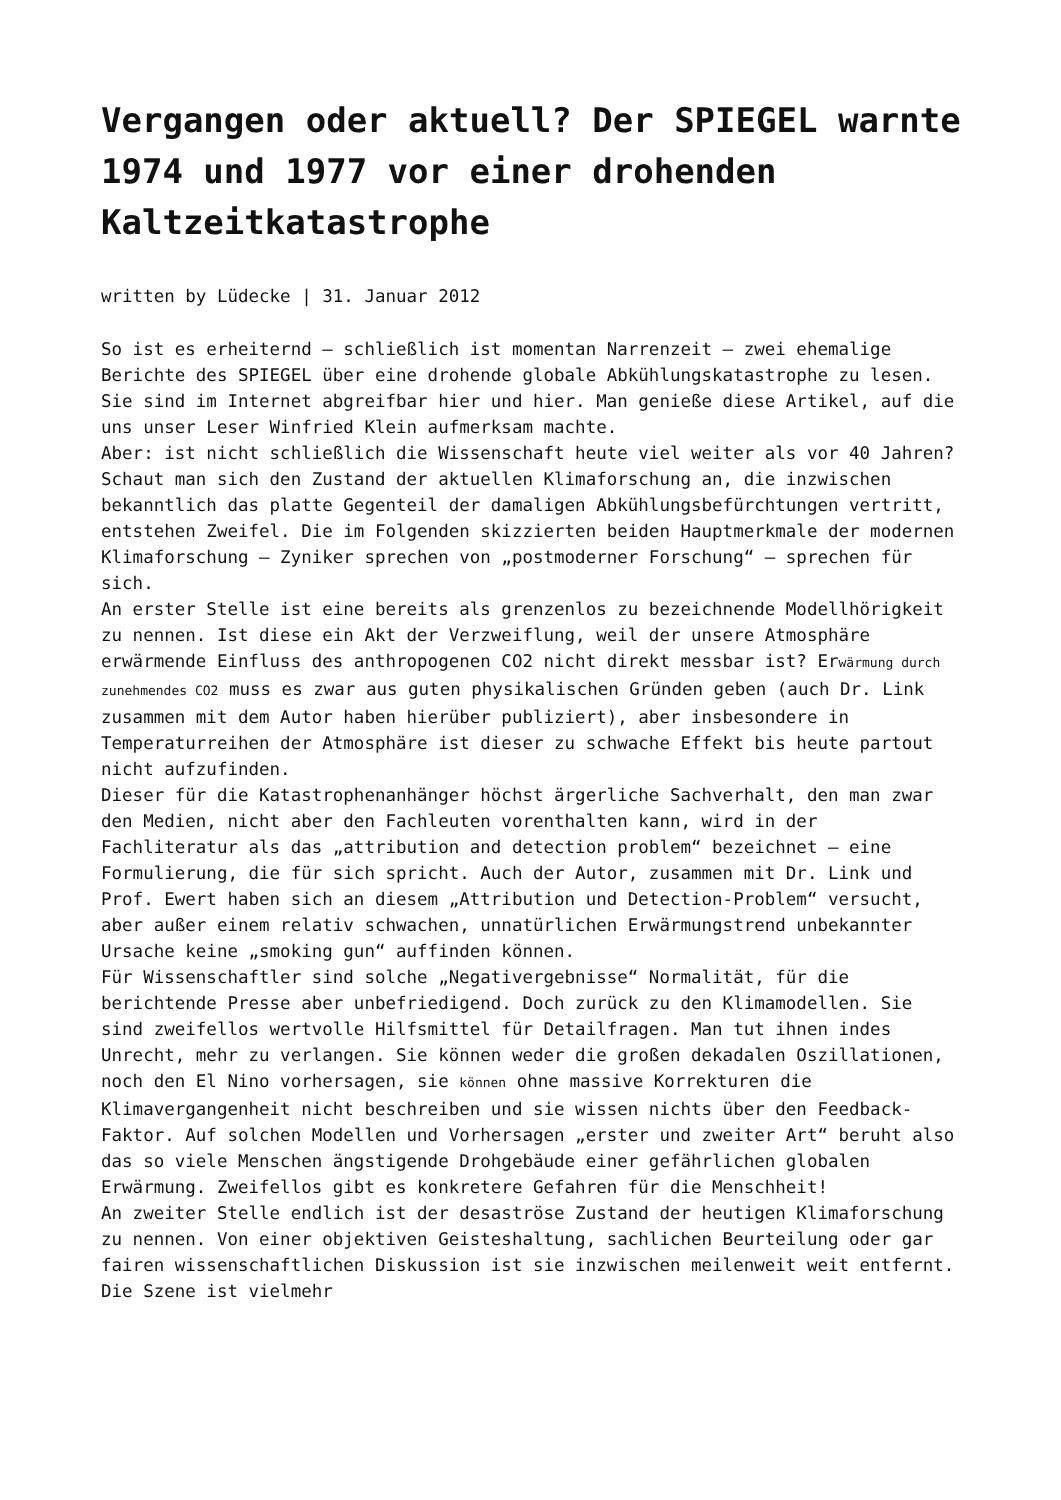Vergangen oder aktuell? Der SPIEGEL warnte 1974 und 1977 vor einer drohenden Kaltzeitkatastrophe
written by Lüdecke | 31. Januar 2012
So ist es erheiternd – schließlich ist momentan Narrenzeit – zwei ehemalige Berichte des SPIEGEL über eine drohende globale Abkühlungskatastrophe zu lesen. Sie sind im Internet abgreifbar hier und hier. Man genieße diese Artikel, auf die uns unser Leser Winfried Klein aufmerksam machte.
Aber: ist nicht schließlich die Wissenschaft heute viel weiter als vor 40 Jahren? Schaut man sich den Zustand der aktuellen Klimaforschung an, die inzwischen bekanntlich das platte Gegenteil der damaligen Abkühlungsbefürchtungen vertritt, entstehen Zweifel. Die im Folgenden skizzierten beiden Hauptmerkmale der modernen Klimaforschung – Zyniker sprechen von „postmoderner Forschung“ – sprechen für sich.
An erster Stelle ist eine bereits als grenzenlos zu bezeichnende Modellhörigkeit zu nennen. Ist diese ein Akt der Verzweiflung, weil der unsere Atmosphäre erwärmende Einfluss des anthropogenen CO2 nicht direkt messbar ist? Erwärmung durch zunehmendes CO2 muss es zwar aus guten physikalischen Gründen geben (auch Dr. Link zusammen mit dem Autor haben hierüber publiziert), aber insbesondere in Temperaturreihen der Atmosphäre ist dieser zu schwache Effekt bis heute partout nicht aufzufinden.
Dieser für die Katastrophenanhänger höchst ärgerliche Sachverhalt, den man zwar den Medien, nicht aber den Fachleuten vorenthalten kann, wird in der Fachliteratur als das „attribution and detection problem“ bezeichnet – eine Formulierung, die für sich spricht. Auch der Autor, zusammen mit Dr. Link und Prof. Ewert haben sich an diesem „Attribution und Detection-Problem“ versucht, aber außer einem relativ schwachen, unnatürlichen Erwärmungstrend unbekannter Ursache keine „smoking gun“ auffinden können.
Für Wissenschaftler sind solche „Negativergebnisse“ Normalität, für die berichtende Presse aber unbefriedigend. Doch zurück zu den Klimamodellen. Sie sind zweifellos wertvolle Hilfsmittel für Detailfragen. Man tut ihnen indes Unrecht, mehr zu verlangen. Sie können weder die großen dekadalen Oszillationen, noch den El Nino vorhersagen, sie können ohne massive Korrekturen die Klimavergangenheit nicht beschreiben und sie wissen nichts über den Feedback-Faktor. Auf solchen Modellen und Vorhersagen „erster und zweiter Art“ beruht also das so viele Menschen ängstigende Drohgebäude einer gefährlichen globalen Erwärmung. Zweifellos gibt es konkretere Gefahren für die Menschheit!
An zweiter Stelle endlich ist der desaströse Zustand der heutigen Klimaforschung zu nennen. Von einer objektiven Geisteshaltung, sachlichen Beurteilung oder gar fairen wissenschaftlichen Diskussion ist sie inzwischen meilenweit weit entfernt. Die Szene ist vielmehr